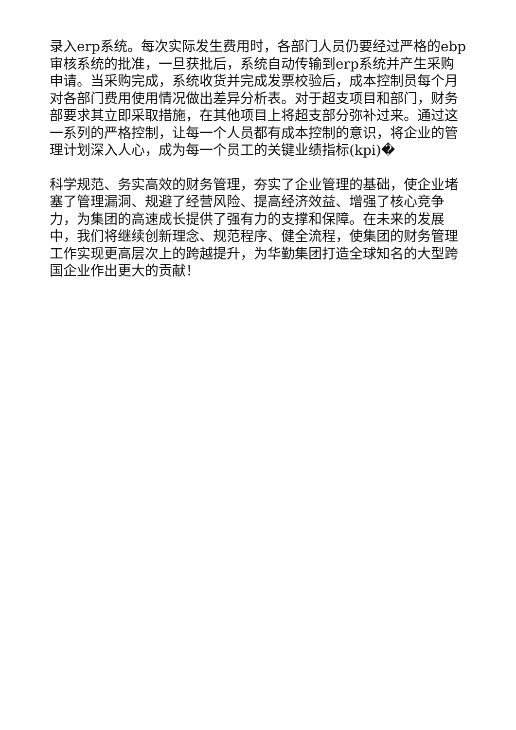录入erp系统。每次实际发生费用时，各部门人员仍要经过严格的ebp审核系统的批准，一旦获批后，系统自动传输到erp系统并产生采购申请。当采购完成，系统收货并完成发票校验后，成本控制员每个月对各部门费用使用情况做出差异分析表。对于超支项目和部门，财务部要求其立即采取措施，在其他项目上将超支部分弥补过来。通过这一系列的严格控制，让每一个人员都有成本控制的意识，将企业的管理计划深入人心，成为每一个员工的关键业绩指标(kpi)�
科学规范、务实高效的财务管理，夯实了企业管理的基础，使企业堵塞了管理漏洞、规避了经营风险、提高经济效益、增强了核心竞争力，为集团的高速成长提供了强有力的支撑和保障。在未来的发展中，我们将继续创新理念、规范程序、健全流程，使集团的财务管理工作实现更高层次上的跨越提升，为华勤集团打造全球知名的大型跨国企业作出更大的贡献！